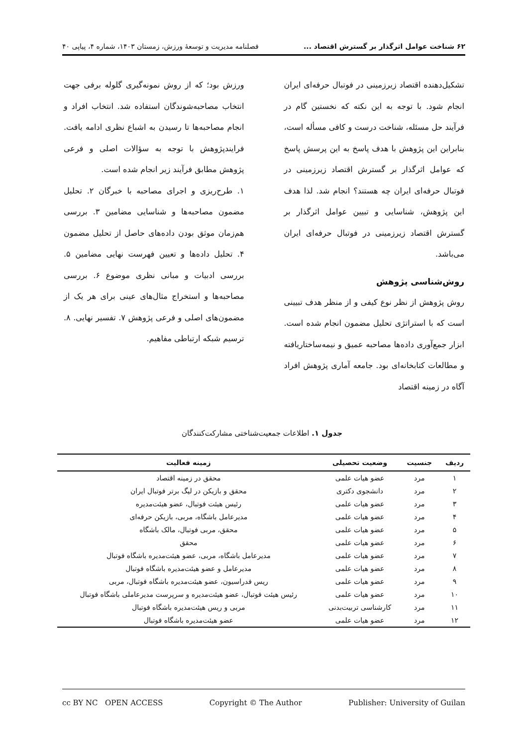۶۲ شناخت عوامل اثرگذار بر گسترش اقتصاد ... فصلنامه مدیریت و توسعهٔ ورزش، زمستان ۱۴۰۳، شماره ۴، پیاپی ۴۰
تشکیل‌دهنده اقتصاد زیرزمینی در فوتبال حرفه‌ای ایران انجام شود. با توجه به این نکته که نخستین گام در فرآیند حل مسئله، شناخت درست و کافی مسأله است، بنابراین این پژوهش با هدف پاسخ به این پرسش پاسخ که عوامل اثرگذار بر گسترش اقتصاد زیرزمینی در فوتبال حرفه‌ای ایران چه هستند؟ انجام شد. لذا هدف این پژوهش، شناسایی و تبیین عوامل اثرگذار بر گسترش اقتصاد زیرزمینی در فوتبال حرفه‌ای ایران می‌باشد.
روش‌شناسی پژوهش
روش پژوهش از نظر نوع کیفی و از منظر هدف تبیینی است که با استراتژی تحلیل مضمون انجام شده است. ابزار جمع‌آوری داده‌ها مصاحبه عمیق و نیمه‌ساختاریافته و مطالعات کتابخانه‌ای بود. جامعه آماری پژوهش افراد آگاه در زمینه اقتصاد
ورزش بود؛ که از روش نمونه‌گیری گلوله برفی جهت انتخاب مصاحبه‌شوندگان استفاده شد. انتخاب افراد و انجام مصاحبه‌ها تا رسیدن به اشباع نظری ادامه یافت. فرایندپژوهش با توجه به سؤالات اصلی و فرعی پژوهش مطابق فرآیند زیر انجام شده است.
۱. طرح‌ریزی و اجرای مصاحبه با خبرگان ۲. تحلیل مضمون مصاحبه‌ها و شناسایی مضامین ۳. بررسی هم‌زمان موثق بودن داده‌های حاصل از تحلیل مضمون ۴. تحلیل داده‌ها و تعیین فهرست نهایی مضامین ۵. بررسی ادبیات و مبانی نظری موضوع ۶. بررسی مصاحبه‌ها و استخراج مثال‌های عینی برای هر یک از مضمون‌های اصلی و فرعی پژوهش ۷. تفسیر نهایی. ۸. ترسیم شبکه ارتباطی مفاهیم.
جدول ۱. اطلاعات جمعیت‌شناختی مشارکت‌کنندگان
| ردیف | جنسیت | وضعیت تحصیلی | زمینه فعالیت |
| --- | --- | --- | --- |
| ۱ | مرد | عضو هیات علمی | محقق در زمینه اقتصاد |
| ۲ | مرد | دانشجوی دکتری | محقق و بازیکن در لیگ برتر فوتبال ایران |
| ۳ | مرد | عضو هیات علمی | رئیس هیئت فوتبال، عضو هیئت‌مدیره |
| ۴ | مرد | عضو هیات علمی | مدیرعامل باشگاه، مربی، بازیکن حرفه‌ای |
| ۵ | مرد | عضو هیات علمی | محقق، مربی فوتبال، مالک باشگاه |
| ۶ | مرد | عضو هیات علمی | محقق |
| ۷ | مرد | عضو هیات علمی | مدیرعامل باشگاه، مربی، عضو هیئت‌مدیره باشگاه فوتبال |
| ۸ | مرد | عضو هیات علمی | مدیرعامل و عضو هیئت‌مدیره باشگاه فوتبال |
| ۹ | مرد | عضو هیات علمی | ریس فدراسیون، عضو هیئت‌مدیره باشگاه فوتبال، مربی |
| ۱۰ | مرد | عضو هیات علمی | رئیس هیئت فوتبال، عضو هیئت‌مدیره و سرپرست مدیرعاملی باشگاه فوتبال |
| ۱۱ | مرد | کارشناسی تربیت‌بدنی | مربی و ریس هیئت‌مدیره باشگاه فوتبال |
| ۱۲ | مرد | عضو هیات علمی | عضو هیئت‌مدیره باشگاه فوتبال |
cc BY NC OPEN ACCESS Copyright © The Author Publisher: University of Guilan